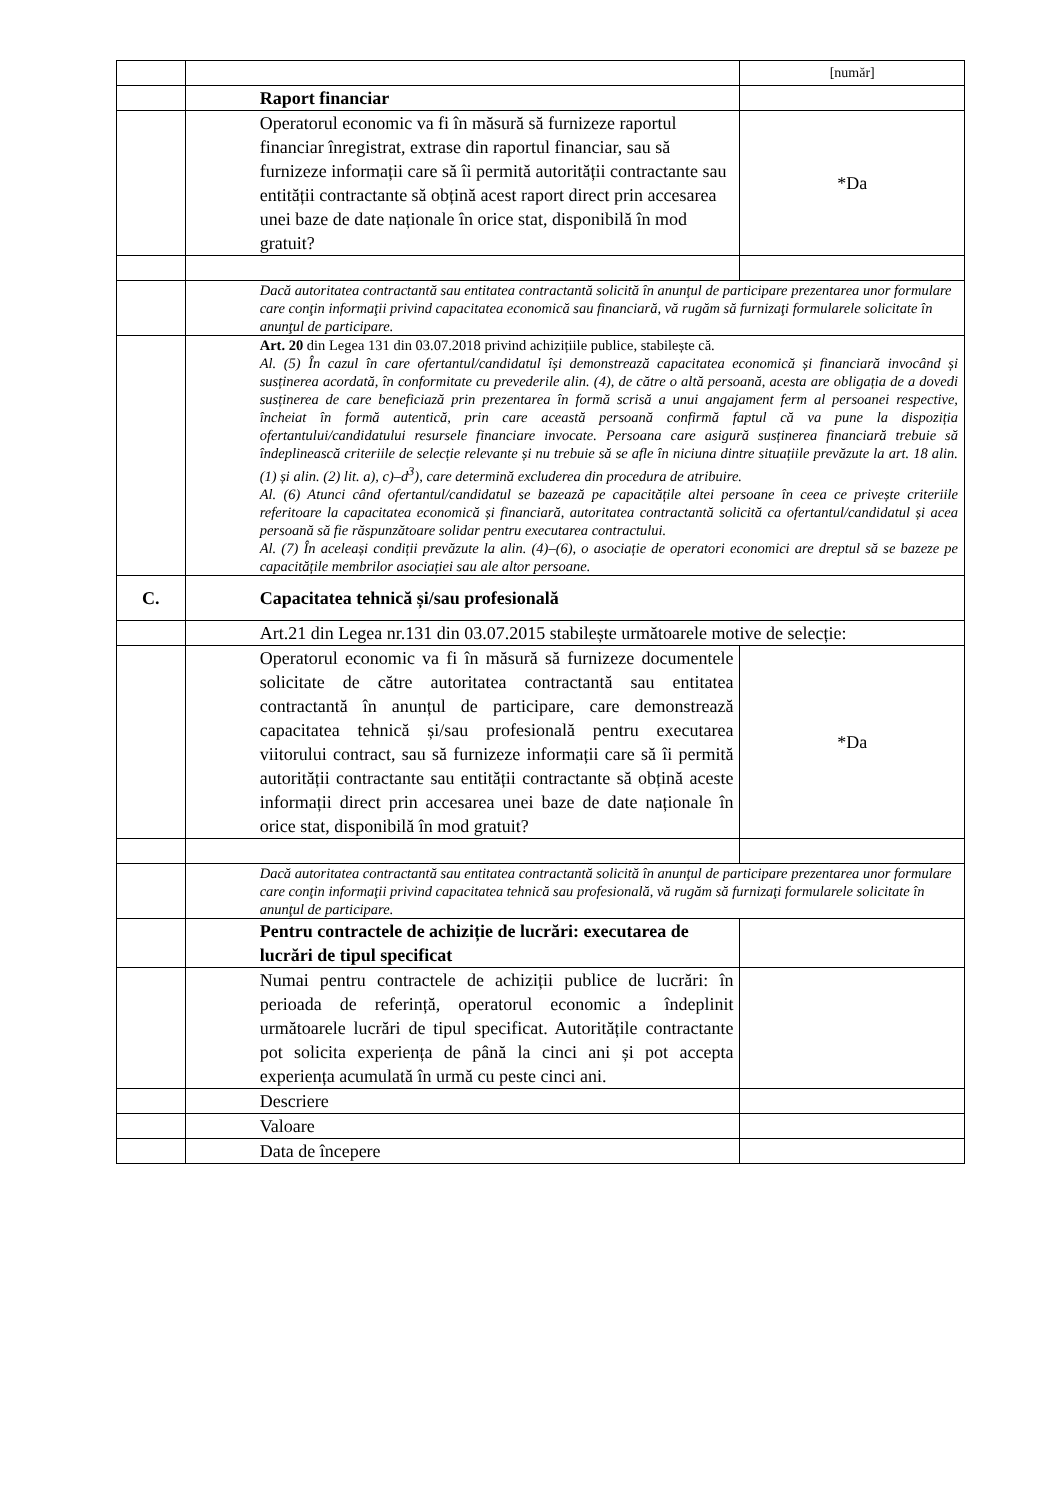| | | [număr] |
| | Raport financiar | |
| | Operatorul economic va fi în măsură să furnizeze raportul financiar înregistrat, extrase din raportul financiar, sau să furnizeze informații care să îi permită autorității contractante sau entității contractante să obțină acest raport direct prin accesarea unei baze de date naționale în orice stat, disponibilă în mod gratuit? | *Da |
| | Dacă autoritatea contractantă sau entitatea contractantă solicită în anunţul de participare prezentarea unor formulare care conţin informaţii privind capacitatea economică sau financiară, vă rugăm să furnizaţi formularele solicitate în anunţul de participare. | |
| | Art. 20 din Legea 131 din 03.07.2018 privind achizițiile publice, stabilește că. Al. (5) În cazul în care ofertantul/candidatul își demonstrează capacitatea economică și financiară invocând și susținerea acordată, în conformitate cu prevederile alin. (4), de către o altă persoană, acesta are obligația de a dovedi susținerea de care beneficiază prin prezentarea în formă scrisă a unui angajament ferm al persoanei respective, încheiat în formă autentică, prin care această persoană confirmă faptul că va pune la dispoziția ofertantului/candidatului resursele financiare invocate. Persoana care asigură susținerea financiară trebuie să îndeplinească criteriile de selecție relevante și nu trebuie să se afle în niciuna dintre situațiile prevăzute la art. 18 alin. (1) și alin. (2) lit. a), c)–d<sup>3</sup>), care determină excluderea din procedura de atribuire. Al. (6) Atunci când ofertantul/candidatul se bazează pe capacitățile altei persoane în ceea ce privește criteriile referitoare la capacitatea economică și financiară, autoritatea contractantă solicită ca ofertantul/candidatul și acea persoană să fie răspunzătoare solidar pentru executarea contractului. Al. (7) În aceleași condiții prevăzute la alin. (4)–(6), o asociație de operatori economici are dreptul să se bazeze pe capacitățile membrilor asociației sau ale altor persoane. | |
| C. | Capacitatea tehnică și/sau profesională | |
| | Art.21 din Legea nr.131 din 03.07.2015 stabilește următoarele motive de selecție: | |
| | Operatorul economic va fi în măsură să furnizeze documentele solicitate de către autoritatea contractantă sau entitatea contractantă în anunțul de participare, care demonstrează capacitatea tehnică și/sau profesională pentru executarea viitorului contract, sau să furnizeze informații care să îi permită autorității contractante sau entității contractante să obțină aceste informații direct prin accesarea unei baze de date naționale în orice stat, disponibilă în mod gratuit? | *Da |
| | Dacă autoritatea contractantă sau entitatea contractantă solicită în anunţul de participare prezentarea unor formulare care conţin informaţii privind capacitatea tehnică sau profesională, vă rugăm să furnizaţi formularele solicitate în anunţul de participare. | |
| | Pentru contractele de achiziție de lucrări: executarea de lucrări de tipul specificat | |
| | Numai pentru contractele de achiziții publice de lucrări: în perioada de referință, operatorul economic a îndeplinit următoarele lucrări de tipul specificat. Autoritățile contractante pot solicita experiența de până la cinci ani și pot accepta experiența acumulată în urmă cu peste cinci ani. | |
| | Descriere | |
| | Valoare | |
| | Data de începere | |